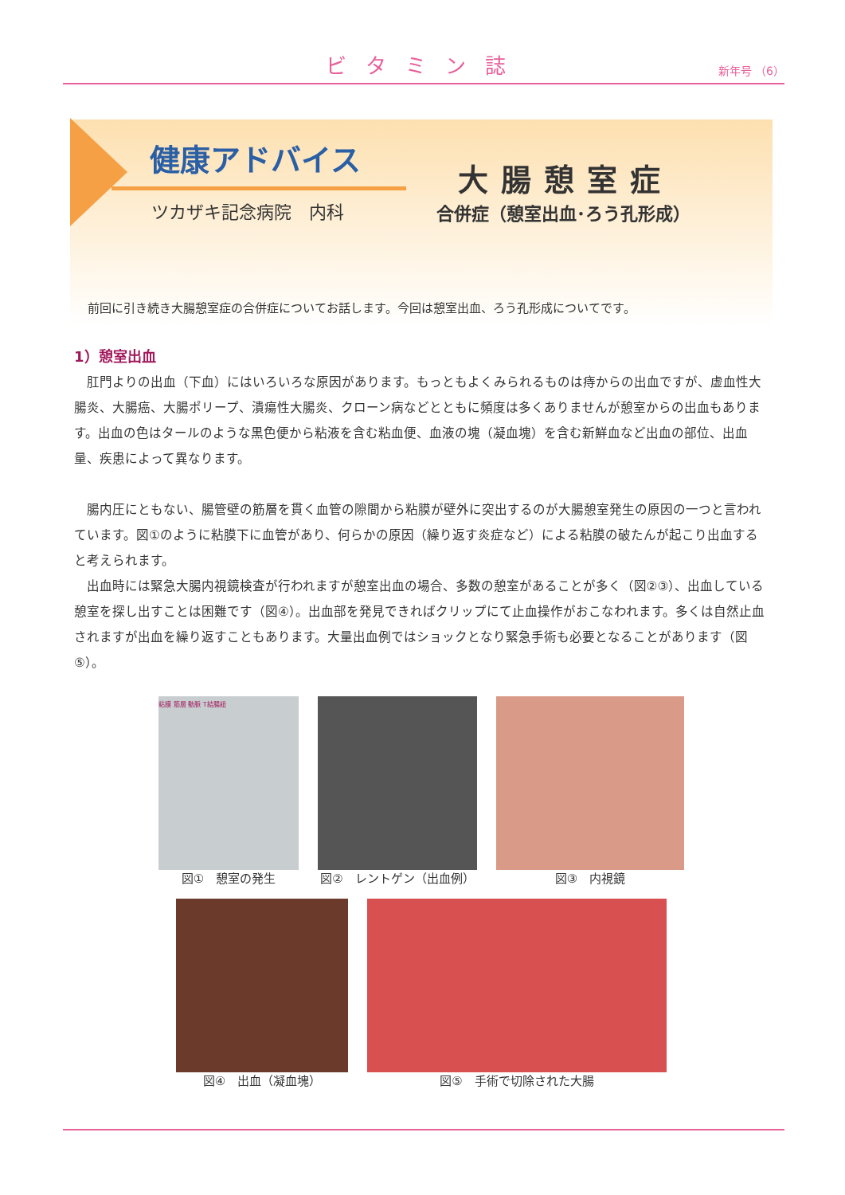ビタミン誌 新年号 （6）
健康アドバイス
ツカザキ記念病院　内科
大腸憩室症
合併症（憩室出血･ろう孔形成）
前回に引き続き大腸憩室症の合併症についてお話します。今回は憩室出血、ろう孔形成についてです。
1）憩室出血
肛門よりの出血（下血）にはいろいろな原因があります。もっともよくみられるものは痔からの出血ですが、虚血性大腸炎、大腸癌、大腸ポリープ、潰瘍性大腸炎、クローン病などとともに頻度は多くありませんが憩室からの出血もあります。出血の色はタールのような黒色便から粘液を含む粘血便、血液の塊（凝血塊）を含む新鮮血など出血の部位、出血量、疾患によって異なります。
腸内圧にともない、腸管壁の筋層を貫く血管の隙間から粘膜が壁外に突出するのが大腸憩室発生の原因の一つと言われています。図①のように粘膜下に血管があり、何らかの原因（繰り返す炎症など）による粘膜の破たんが起こり出血すると考えられます。
出血時には緊急大腸内視鏡検査が行われますが憩室出血の場合、多数の憩室があることが多く（図②③）、出血している憩室を探し出すことは困難です（図④）。出血部を発見できればクリップにて止血操作がおこなわれます。多くは自然止血されますが出血を繰り返すこともあります。大量出血例ではショックとなり緊急手術も必要となることがあります（図⑤）。
粘膜 筋層 動脈 T結腸紐
図①　憩室の発生
図②　レントゲン（出血例） 図③　内視鏡
図④　出血（凝血塊） 図⑤　手術で切除された大腸